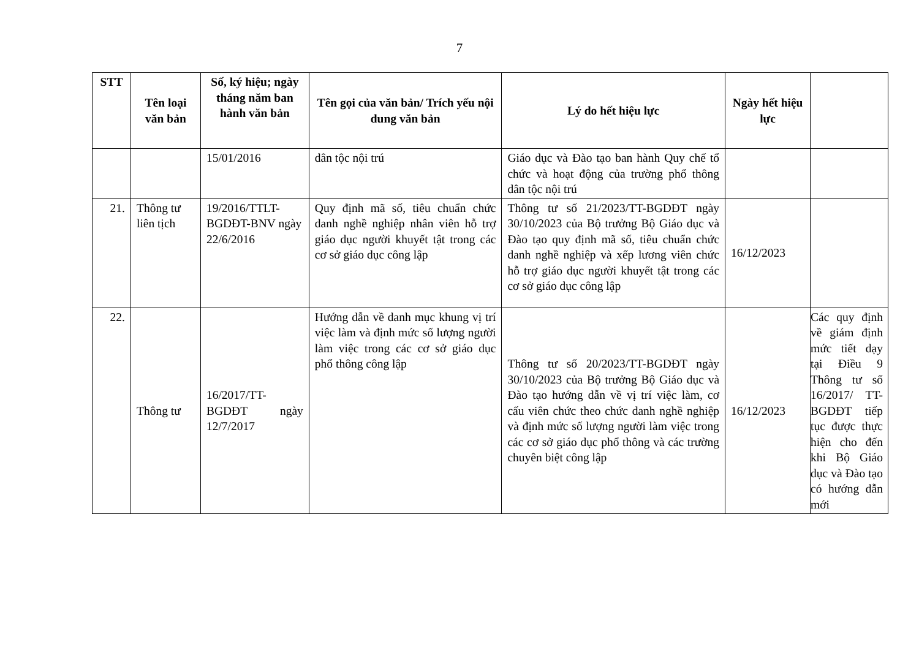7
| STT | Tên loại văn bản | Số, ký hiệu; ngày tháng năm ban hành văn bản | Tên gọi của văn bản/ Trích yếu nội dung văn bản | Lý do hết hiệu lực | Ngày hết hiệu lực | |
| --- | --- | --- | --- | --- | --- | --- |
| | | 15/01/2016 | dân tộc nội trú | Giáo dục và Đào tạo ban hành Quy chế tổ chức và hoạt động của trường phổ thông dân tộc nội trú | | |
| 21. | Thông tư liên tịch | 19/2016/TTLT-BGDĐT-BNV ngày 22/6/2016 | Quy định mã số, tiêu chuẩn chức danh nghề nghiệp nhân viên hỗ trợ giáo dục người khuyết tật trong các cơ sở giáo dục công lập | Thông tư số 21/2023/TT-BGDĐT ngày 30/10/2023 của Bộ trưởng Bộ Giáo dục và Đào tạo quy định mã số, tiêu chuẩn chức danh nghề nghiệp và xếp lương viên chức hỗ trợ giáo dục người khuyết tật trong các cơ sở giáo dục công lập | 16/12/2023 | |
| 22. | Thông tư | 16/2017/TT-BGDĐT ngày 12/7/2017 | Hướng dẫn về danh mục khung vị trí việc làm và định mức số lượng người làm việc trong các cơ sở giáo dục phổ thông công lập | Thông tư số 20/2023/TT-BGDĐT ngày 30/10/2023 của Bộ trưởng Bộ Giáo dục và Đào tạo hướng dẫn về vị trí việc làm, cơ cấu viên chức theo chức danh nghề nghiệp và định mức số lượng người làm việc trong các cơ sở giáo dục phổ thông và các trường chuyên biệt công lập | 16/12/2023 | Các quy định về giám định mức tiết dạy tại Điều 9 Thông tư số 16/2017/ TT-BGDĐT tiếp tục được thực hiện cho đến khi Bộ Giáo dục và Đào tạo có hướng dẫn mới |